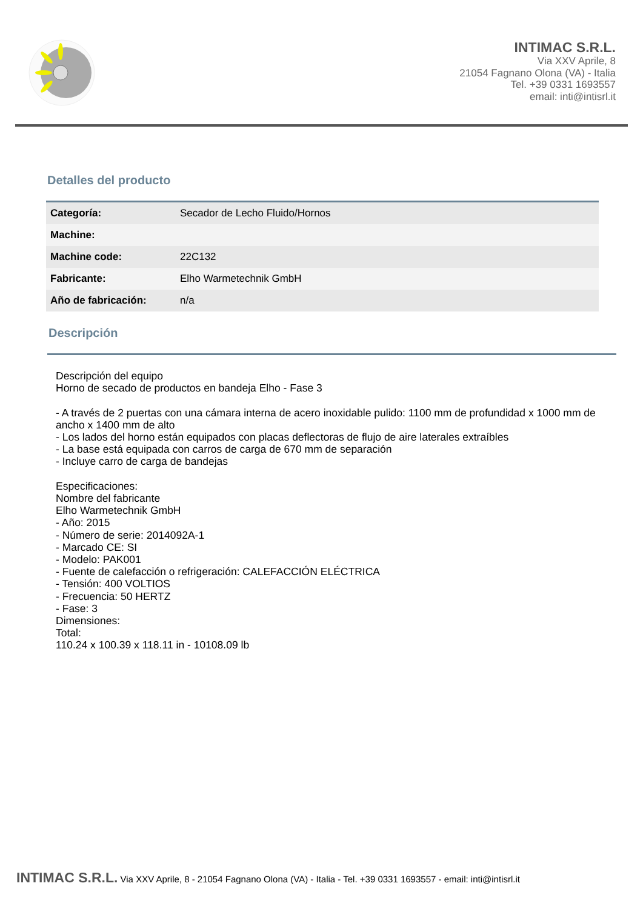INTIMAC S.R.L.
Via XXV Aprile, 8
21054 Fagnano Olona (VA) - Italia
Tel. +39 0331 1693557
email: inti@intisrl.it
Detalles del producto
| Categoría: | Secador de Lecho Fluido/Hornos |
| Machine: | |
| Machine code: | 22C132 |
| Fabricante: | Elho Warmetechnik GmbH |
| Año de fabricación: | n/a |
Descripción
Descripción del equipo
Horno de secado de productos en bandeja Elho - Fase 3
- A través de 2 puertas con una cámara interna de acero inoxidable pulido: 1100 mm de profundidad x 1000 mm de ancho x 1400 mm de alto
- Los lados del horno están equipados con placas deflectoras de flujo de aire laterales extraíbles
- La base está equipada con carros de carga de 670 mm de separación
- Incluye carro de carga de bandejas
Especificaciones:
Nombre del fabricante
Elho Warmetechnik GmbH
- Año: 2015
- Número de serie: 2014092A-1
- Marcado CE: SI
- Modelo: PAK001
- Fuente de calefacción o refrigeración: CALEFACCIÓN ELÉCTRICA
- Tensión: 400 VOLTIOS
- Frecuencia: 50 HERTZ
- Fase: 3
Dimensiones:
Total:
110.24 x 100.39 x 118.11 in - 10108.09 lb
INTIMAC S.R.L. Via XXV Aprile, 8 - 21054 Fagnano Olona (VA) - Italia - Tel. +39 0331 1693557 - email: inti@intisrl.it